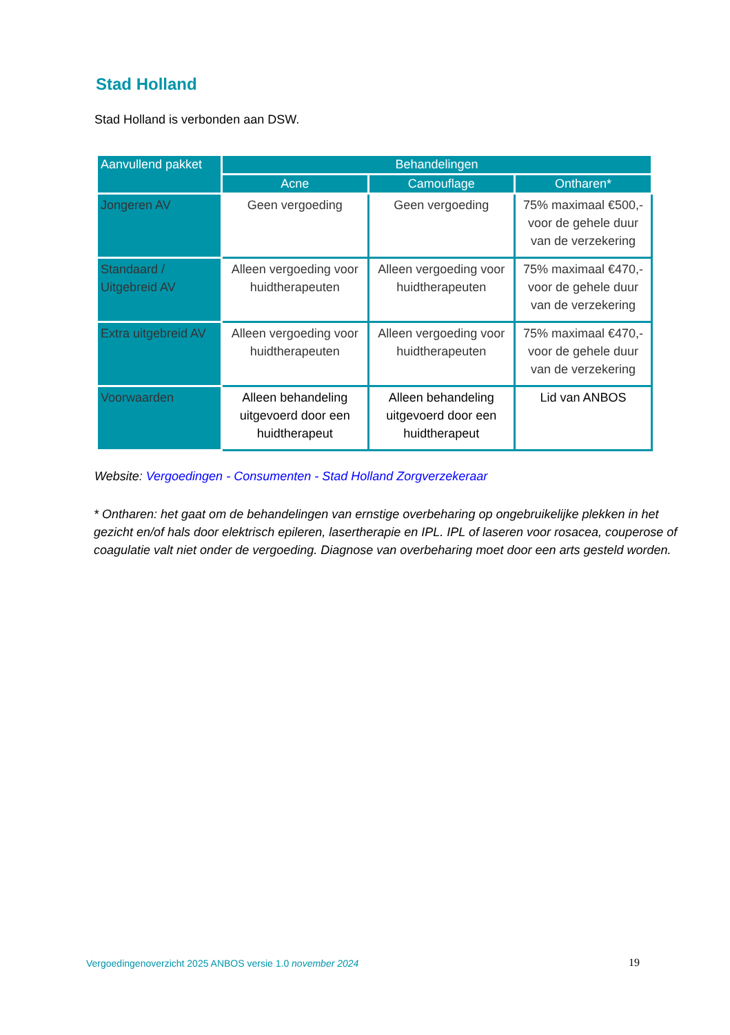Stad Holland
Stad Holland is verbonden aan DSW.
| Aanvullend pakket | Behandelingen | | |
| --- | --- | --- | --- |
| | Acne | Camouflage | Ontharen* |
| Jongeren AV | Geen vergoeding | Geen vergoeding | 75% maximaal €500,- voor de gehele duur van de verzekering |
| Standaard / Uitgebreid AV | Alleen vergoeding voor huidtherapeuten | Alleen vergoeding voor huidtherapeuten | 75% maximaal €470,- voor de gehele duur van de verzekering |
| Extra uitgebreid AV | Alleen vergoeding voor huidtherapeuten | Alleen vergoeding voor huidtherapeuten | 75% maximaal €470,- voor de gehele duur van de verzekering |
| Voorwaarden | Alleen behandeling uitgevoerd door een huidtherapeut | Alleen behandeling uitgevoerd door een huidtherapeut | Lid van ANBOS |
Website: Vergoedingen - Consumenten - Stad Holland Zorgverzekeraar
* Ontharen: het gaat om de behandelingen van ernstige overbeharing op ongebruikelijke plekken in het gezicht en/of hals door elektrisch epileren, lasertherapie en IPL. IPL of laseren voor rosacea, couperose of coagulatie valt niet onder de vergoeding. Diagnose van overbeharing moet door een arts gesteld worden.
Vergoedingenoverzicht 2025 ANBOS versie 1.0 november 2024
19